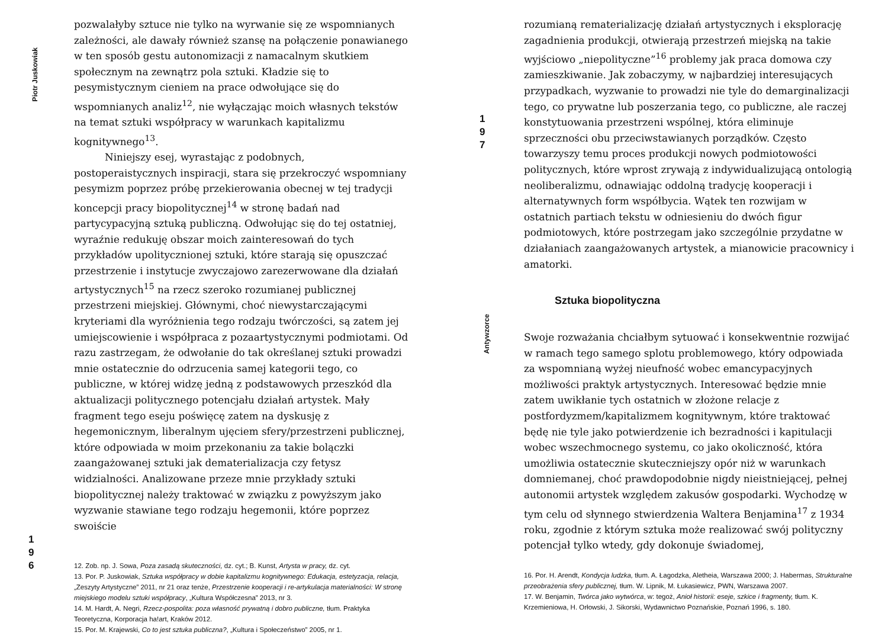Piotr Juskowiak
1
9
6
pozwalałyby sztuce nie tylko na wyrwanie się ze wspomnianych zależności, ale dawały również szansę na połączenie ponawianego w ten sposób gestu autonomizacji z namacalnym skutkiem społecznym na zewnątrz pola sztuki. Kładzie się to pesymistycznym cieniem na prace odwołujące się do wspomnianych analiz<sup>12</sup>, nie wyłączając moich własnych tekstów na temat sztuki współpracy w warunkach kapitalizmu kognitywnego<sup>13</sup>.
Niniejszy esej, wyrastając z podobnych, postoperaistycznych inspiracji, stara się przekroczyć wspomniany pesymizm poprzez próbę przekierowania obecnej w tej tradycji koncepcji pracy biopolitycznej<sup>14</sup> w stronę badań nad partycypacyjną sztuką publiczną. Odwołując się do tej ostatniej, wyraźnie redukuję obszar moich zainteresowań do tych przykładów upolitycznionej sztuki, które starają się opuszczać przestrzenie i instytucje zwyczajowo zarezerwowane dla działań artystycznych<sup>15</sup> na rzecz szeroko rozumianej publicznej przestrzeni miejskiej. Głównymi, choć niewystarczającymi kryteriami dla wyróżnienia tego rodzaju twórczości, są zatem jej umiejscowienie i współpraca z pozaartystycznymi podmiotami. Od razu zastrzegam, że odwołanie do tak określanej sztuki prowadzi mnie ostatecznie do odrzucenia samej kategorii tego, co publiczne, w której widzę jedną z podstawowych przeszkód dla aktualizacji politycznego potencjału działań artystek. Mały fragment tego eseju poświęcę zatem na dyskusję z hegemonicznym, liberalnym ujęciem sfery/przestrzeni publicznej, które odpowiada w moim przekonaniu za takie bolączki zaangażowanej sztuki jak dematerializacja czy fetysz widzialności. Analizowane przeze mnie przykłady sztuki biopolitycznej należy traktować w związku z powyższym jako wyzwanie stawiane tego rodzaju hegemonii, które poprzez swoiście
12. Zob. np. J. Sowa, Poza zasadą skuteczności, dz. cyt.; B. Kunst, Artysta w pracy, dz. cyt.
13. Por. P. Juskowiak, Sztuka współpracy w dobie kapitalizmu kognitywnego: Edukacja, estetyzacja, relacja, „Zeszyty Artystyczne” 2011, nr 21 oraz tenże, Przestrzenie kooperacji i re-artykulacja materialności: W stronę miejskiego modelu sztuki współpracy, „Kultura Współczesna” 2013, nr 3.
14. M. Hardt, A. Negri, Rzecz-pospolita: poza własność prywatną i dobro publiczne, tłum. Praktyka Teoretyczna, Korporacja ha!art, Kraków 2012.
15. Por. M. Krajewski, Co to jest sztuka publiczna?, „Kultura i Społeczeństwo” 2005, nr 1.
1
9
7
Antywzorce
rozumianą rematerializację działań artystycznych i eksplorację zagadnienia produkcji, otwierają przestrzeń miejską na takie wyjściowo „niepolityczne”<sup>16</sup> problemy jak praca domowa czy zamieszkiwanie. Jak zobaczymy, w najbardziej interesujących przypadkach, wyzwanie to prowadzi nie tyle do demarginalizacji tego, co prywatne lub poszerzania tego, co publiczne, ale raczej konstytuowania przestrzeni wspólnej, która eliminuje sprzeczności obu przeciwstawianych porządków. Często towarzyszy temu proces produkcji nowych podmiotowości politycznych, które wprost zrywają z indywidualizującą ontologią neoliberalizmu, odnawiając oddolną tradycję kooperacji i alternatywnych form współbycia. Wątek ten rozwijam w ostatnich partiach tekstu w odniesieniu do dwóch figur podmiotowych, które postrzegam jako szczególnie przydatne w działaniach zaangażowanych artystek, a mianowicie pracownicy i amatorki.
Sztuka biopolityczna
Swoje rozważania chciałbym sytuować i konsekwentnie rozwijać w ramach tego samego splotu problemowego, który odpowiada za wspomnianą wyżej nieufność wobec emancypacyjnych możliwości praktyk artystycznych. Interesować będzie mnie zatem uwikłanie tych ostatnich w złożone relacje z postfordyzmem/kapitalizmem kognitywnym, które traktować będę nie tyle jako potwierdzenie ich bezradności i kapitulacji wobec wszechmocnego systemu, co jako okoliczność, która umożliwia ostatecznie skuteczniejszy opór niż w warunkach domniemanej, choć prawdopodobnie nigdy nieistniejącej, pełnej autonomii artystek względem zakusów gospodarki. Wychodzę w tym celu od słynnego stwierdzenia Waltera Benjamina<sup>17</sup> z 1934 roku, zgodnie z którym sztuka może realizować swój polityczny potencjał tylko wtedy, gdy dokonuje świadomej,
16. Por. H. Arendt, Kondycja ludzka, tłum. A. Łagodzka, Aletheia, Warszawa 2000; J. Habermas, Strukturalne przeobrażenia sfery publicznej, tłum. W. Lipnik, M. Łukasiewicz, PWN, Warszawa 2007.
17. W. Benjamin, Twórca jako wytwórca, w: tegoż, Anioł historii: eseje, szkice i fragmenty, tłum. K. Krzemieniowa, H. Orłowski, J. Sikorski, Wydawnictwo Poznańskie, Poznań 1996, s. 180.